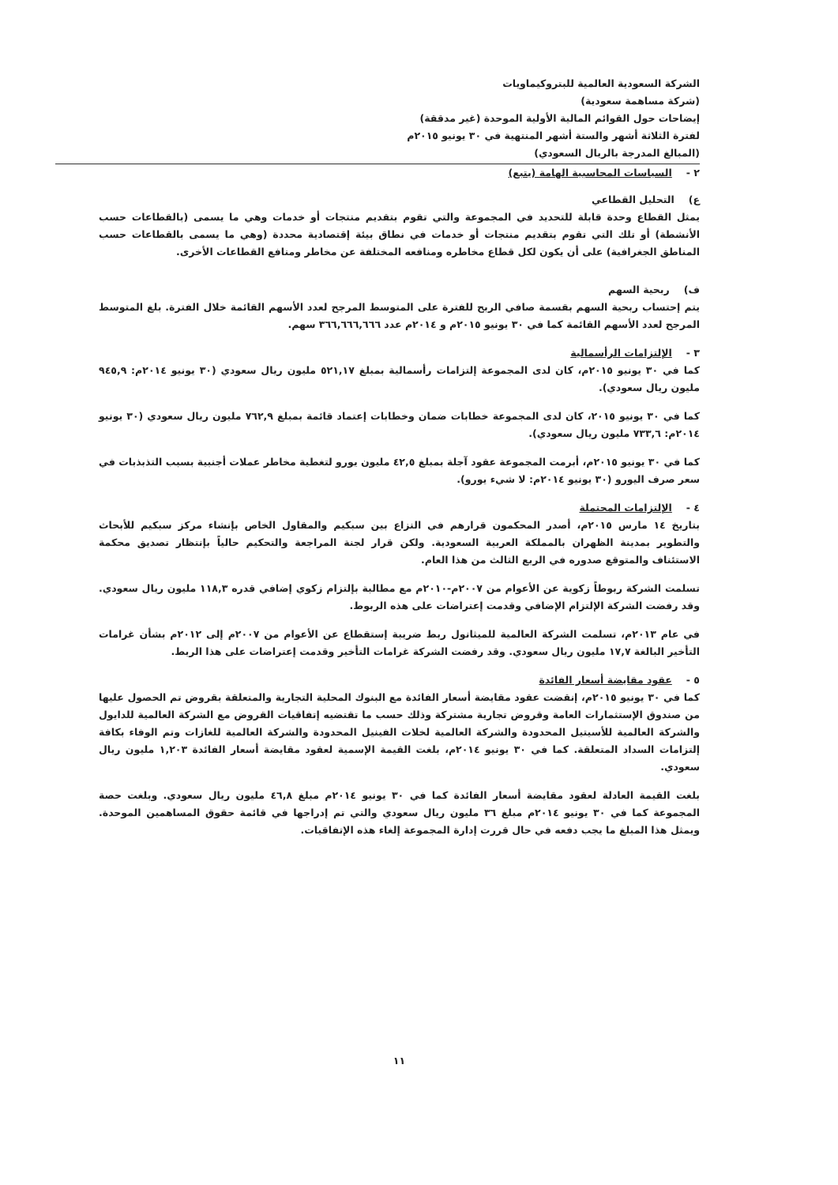الشركة السعودية العالمية للبتروكيماويات
(شركة مساهمة سعودية)
إيضاحات حول القوائم المالية الأولية الموحدة (غير مدققة)
لفترة الثلاثة أشهر والستة أشهر المنتهية في ٣٠ يونيو ٢٠١٥م
(المبالغ المدرجة بالريال السعودي)
٢ - السياسات المحاسبية الهامة (يتبع)
ع) التحليل القطاعي
يمثل القطاع وحدة قابلة للتحديد في المجموعة والتي تقوم بتقديم منتجات أو خدمات وهي ما يسمى (بالقطاعات حسب الأنشطة) أو تلك التي تقوم بتقديم منتجات أو خدمات في نطاق بيئة إقتصادية محددة (وهي ما يسمى بالقطاعات حسب المناطق الجغرافية) على أن يكون لكل قطاع مخاطره ومنافعه المختلفة عن مخاطر ومنافع القطاعات الأخرى.
ف) ربحية السهم
يتم إحتساب ربحية السهم بقسمة صافي الربح للفترة على المتوسط المرجح لعدد الأسهم القائمة خلال الفترة. بلغ المتوسط المرجح لعدد الأسهم القائمة كما في ٣٠ يونيو ٢٠١٥م و ٢٠١٤م عدد ٣٦٦,٦٦٦,٦٦٦ سهم.
٣ - الإلتزامات الرأسمالية
كما في ٣٠ يونيو ٢٠١٥م، كان لدى المجموعة إلتزامات رأسمالية بمبلغ ٥٢١,١٧ مليون ريال سعودي (٣٠ يونيو ٢٠١٤م: ٩٤٥,٩ مليون ريال سعودي).
كما في ٣٠ يونيو ٢٠١٥، كان لدى المجموعة خطابات ضمان وخطابات إعتماد قائمة بمبلغ ٧٦٢,٩ مليون ريال سعودي (٣٠ يونيو ٢٠١٤م: ٧٣٣,٦ مليون ريال سعودي).
كما في ٣٠ يونيو ٢٠١٥م، أبرمت المجموعة عقود آجلة بمبلغ ٤٢,٥ مليون يورو لتغطية مخاطر عملات أجنبية بسبب التذبذبات في سعر صرف اليورو (٣٠ يونيو ٢٠١٤م: لا شيء يورو).
٤ - الإلتزامات المحتملة
بتاريخ ١٤ مارس ٢٠١٥م، أصدر المحكمون قرارهم في النزاع بين سبكيم والمقاول الخاص بإنشاء مركز سبكيم للأبحاث والتطوير بمدينة الظهران بالمملكة العربية السعودية. ولكن قرار لجنة المراجعة والتحكيم حالياً بإنتظار تصديق محكمة الاستئناف والمتوقع صدوره في الربع الثالث من هذا العام.
تسلمت الشركة ربوطاً زكوية عن الأعوام من ٢٠٠٧م-٢٠١٠م مع مطالبة بإلتزام زكوي إضافي قدره ١١٨,٣ مليون ريال سعودي. وقد رفضت الشركة الإلتزام الإضافي وقدمت إعتراضات على هذه الربوط.
في عام ٢٠١٣م، تسلمت الشركة العالمية للميثانول ربط ضريبة إستقطاع عن الأعوام من ٢٠٠٧م إلى ٢٠١٢م بشأن غرامات التأخير البالغة ١٧,٧ مليون ريال سعودي. وقد رفضت الشركة غرامات التأخير وقدمت إعتراضات على هذا الربط.
٥ - عقود مقايضة أسعار الفائدة
كما في ٣٠ يونيو ٢٠١٥م، إنقضت عقود مقايضة أسعار الفائدة مع البنوك المحلية التجارية والمتعلقة بقروض تم الحصول عليها من صندوق الإستثمارات العامة وقروض تجارية مشتركة وذلك حسب ما تقتضيه إتفاقيات القروض مع الشركة العالمية للدايول والشركة العالمية للأسيتيل المحدودة والشركة العالمية لخلات الفينيل المحدودة والشركة العالمية للغازات وتم الوفاء بكافة إلتزامات السداد المتعلقة. كما في ٣٠ يونيو ٢٠١٤م، بلغت القيمة الإسمية لعقود مقايضة أسعار الفائدة ١,٢٠٣ مليون ريال سعودي.
بلغت القيمة العادلة لعقود مقايضة أسعار الفائدة كما في ٣٠ يونيو ٢٠١٤م مبلغ ٤٦,٨ مليون ريال سعودي. وبلغت حصة المجموعة كما في ٣٠ يونيو ٢٠١٤م مبلغ ٣٦ مليون ريال سعودي والتي تم إدراجها في قائمة حقوق المساهمين الموحدة. ويمثل هذا المبلغ ما يجب دفعه في حال قررت إدارة المجموعة إلغاء هذه الإتفاقيات.
١١